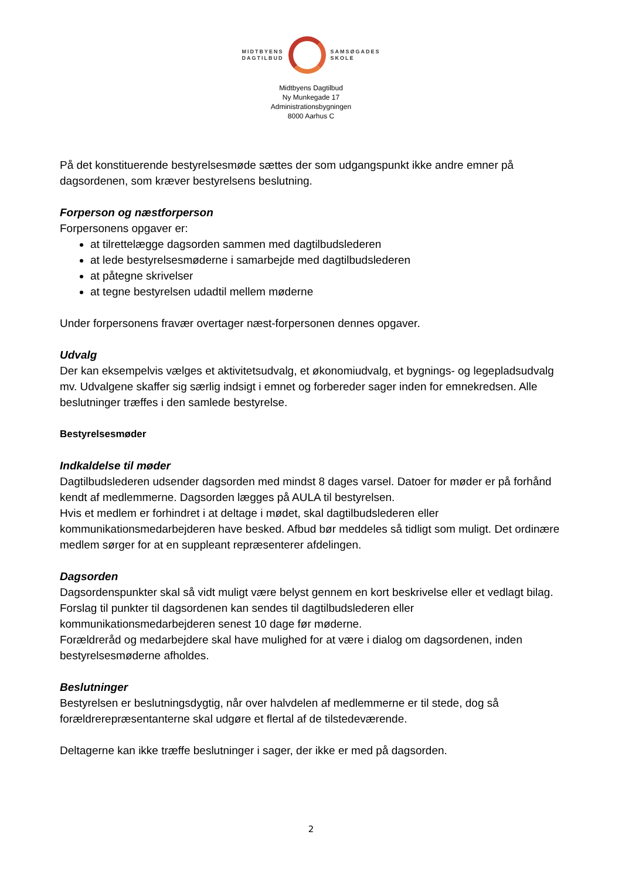MIDTBYENS
DAGTILBUD
SAMSØGADES
SKOLE
Midtbyens Dagtilbud
Ny Munkegade 17
Administrationsbygningen
8000 Aarhus C
På det konstituerende bestyrelsesmøde sættes der som udgangspunkt ikke andre emner på dagsordenen, som kræver bestyrelsens beslutning.
Forperson og næstforperson
Forpersonens opgaver er:
at tilrettelægge dagsorden sammen med dagtilbudslederen
at lede bestyrelsesmøderne i samarbejde med dagtilbudslederen
at påtegne skrivelser
at tegne bestyrelsen udadtil mellem møderne
Under forpersonens fravær overtager næst-forpersonen dennes opgaver.
Udvalg
Der kan eksempelvis vælges et aktivitetsudvalg, et økonomiudvalg, et bygnings- og legepladsudvalg mv. Udvalgene skaffer sig særlig indsigt i emnet og forbereder sager inden for emnekredsen. Alle beslutninger træffes i den samlede bestyrelse.
Bestyrelsesmøder
Indkaldelse til møder
Dagtilbudslederen udsender dagsorden med mindst 8 dages varsel. Datoer for møder er på forhånd kendt af medlemmerne. Dagsorden lægges på AULA til bestyrelsen.
Hvis et medlem er forhindret i at deltage i mødet, skal dagtilbudslederen eller kommunikationsmedarbejderen have besked. Afbud bør meddeles så tidligt som muligt. Det ordinære medlem sørger for at en suppleant repræsenterer afdelingen.
Dagsorden
Dagsordenspunkter skal så vidt muligt være belyst gennem en kort beskrivelse eller et vedlagt bilag.
Forslag til punkter til dagsordenen kan sendes til dagtilbudslederen eller kommunikationsmedarbejderen senest 10 dage før møderne.
Forældreråd og medarbejdere skal have mulighed for at være i dialog om dagsordenen, inden bestyrelsesmøderne afholdes.
Beslutninger
Bestyrelsen er beslutningsdygtig, når over halvdelen af medlemmerne er til stede, dog så forældrerepræsentanterne skal udgøre et flertal af de tilstedeværende.
Deltagerne kan ikke træffe beslutninger i sager, der ikke er med på dagsorden.
2